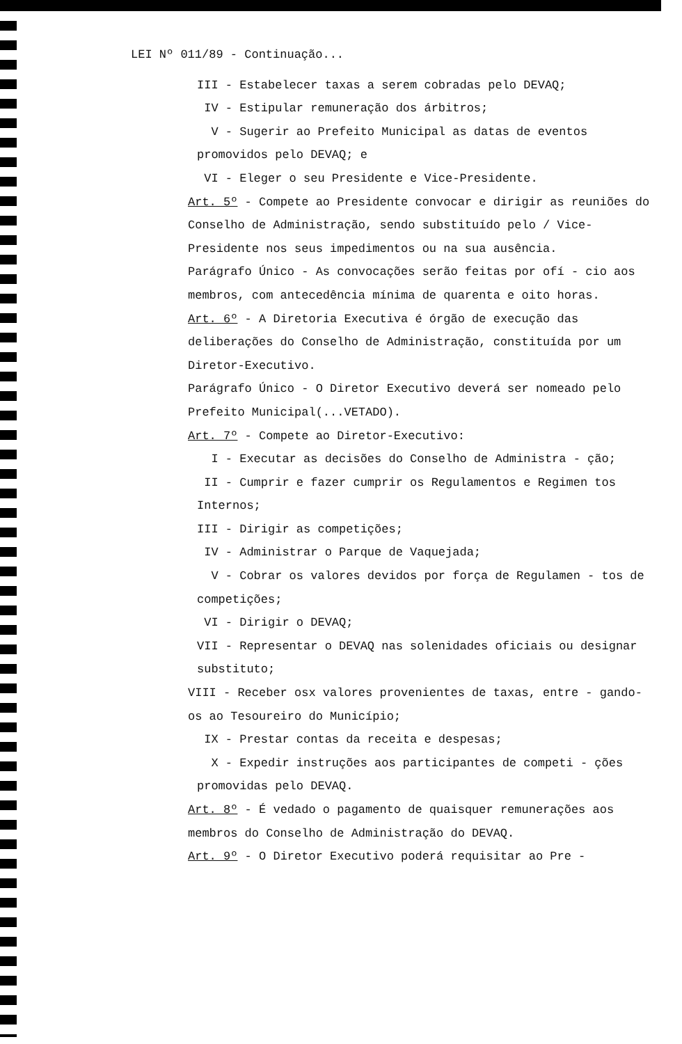LEI Nº 011/89 - Continuação...
III - Estabelecer taxas a serem cobradas pelo DEVAQ;
IV - Estipular remuneração dos árbitros;
V - Sugerir ao Prefeito Municipal as datas de eventos promovidos pelo DEVAQ; e
VI - Eleger o seu Presidente e Vice-Presidente.
Art. 5º - Compete ao Presidente convocar e dirigir as reuniões do Conselho de Administração, sendo substituído pelo / Vice-Presidente nos seus impedimentos ou na sua ausência.
Parágrafo Único - As convocações serão feitas por ofí - cio aos membros, com antecedência mínima de quarenta e oito horas.
Art. 6º - A Diretoria Executiva é órgão de execução das deliberações do Conselho de Administração, constituída por um Diretor-Executivo.
Parágrafo Único - O Diretor Executivo deverá ser nomeado pelo Prefeito Municipal(...VETADO).
Art. 7º - Compete ao Diretor-Executivo:
I - Executar as decisões do Conselho de Administra - ção;
II - Cumprir e fazer cumprir os Regulamentos e Regimen tos Internos;
III - Dirigir as competições;
IV - Administrar o Parque de Vaquejada;
V - Cobrar os valores devidos por força de Regulamen - tos de competições;
VI - Dirigir o DEVAQ;
VII - Representar o DEVAQ nas solenidades oficiais ou designar substituto;
VIII - Receber osx valores provenientes de taxas, entre - gando-os ao Tesoureiro do Município;
IX - Prestar contas da receita e despesas;
X - Expedir instruções aos participantes de competi - ções promovidas pelo DEVAQ.
Art. 8º - É vedado o pagamento de quaisquer remunerações aos membros do Conselho de Administração do DEVAQ.
Art. 9º - O Diretor Executivo poderá requisitar ao Pre -